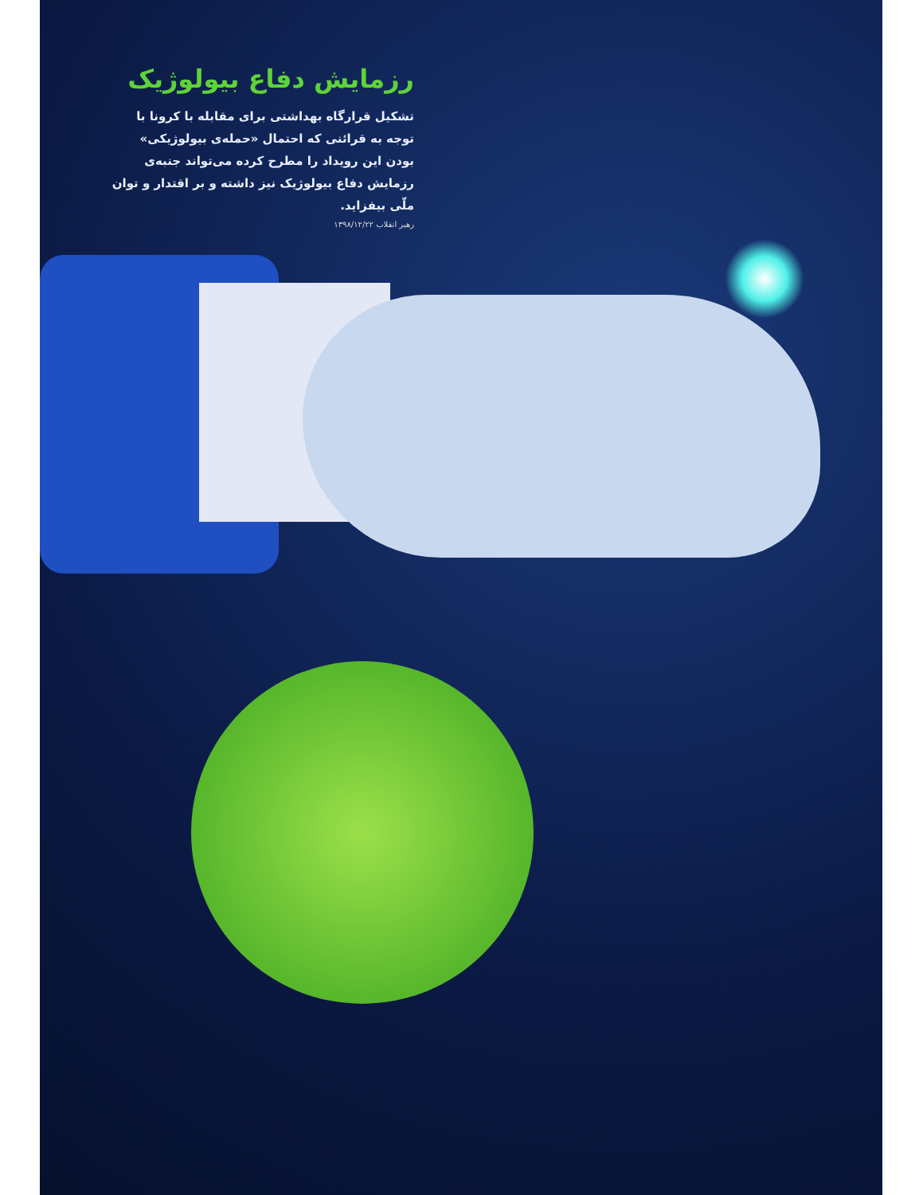رزمایش دفاع بیولوژیک
تشکیل قرارگاه بهداشتی برای مقابله با کرونا با توجه به قرائنی که احتمال «حمله‌ی بیولوژیکی» بودن این رویداد را مطرح کرده می‌تواند جنبه‌ی رزمایش دفاع بیولوژیک نیز داشته و بر اقتدار و توان ملّی بیفزاید.
رهبر انقلاب ۱۳۹۸/۱۲/۲۲